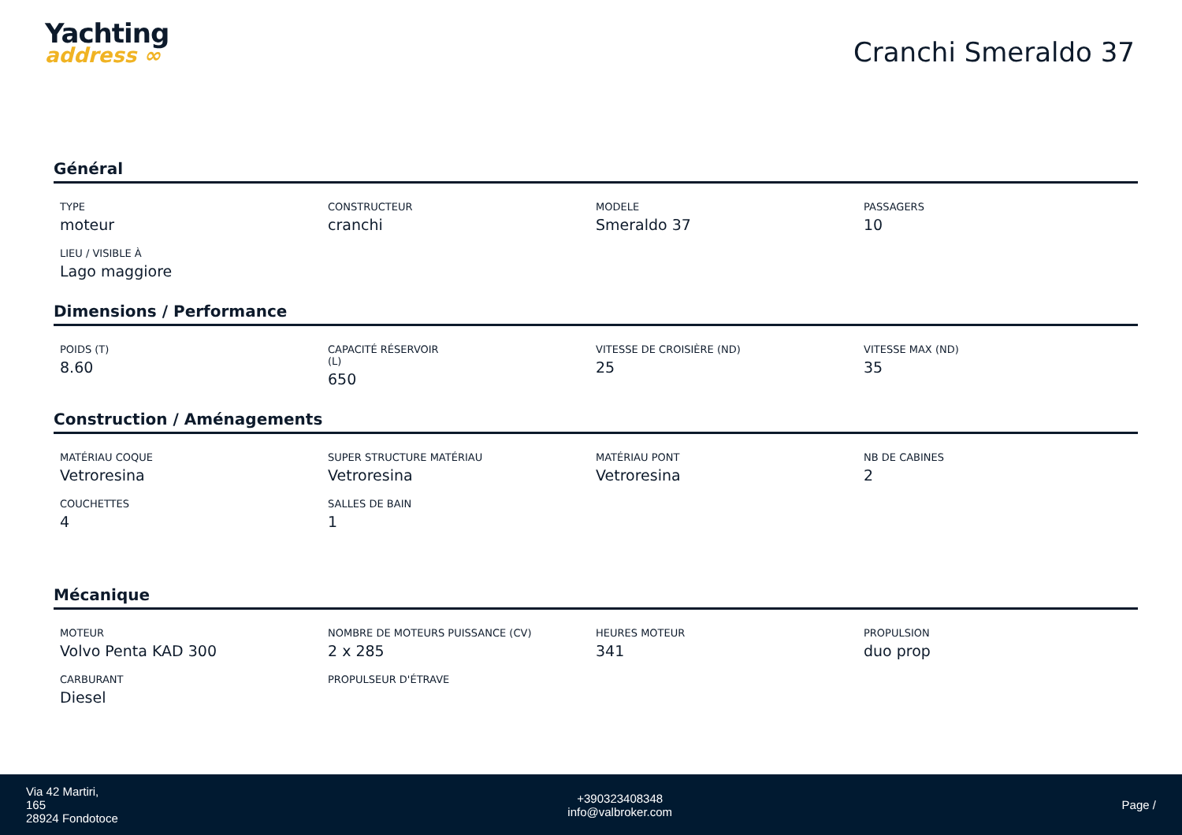Yachting
address ∞
Cranchi Smeraldo 37
Général
TYPE
moteur
CONSTRUCTEUR
cranchi
MODELE
Smeraldo 37
PASSAGERS
10
LIEU / VISIBLE À
Lago maggiore
Dimensions / Performance
POIDS (T)
8.60
CAPACITÉ RÉSERVOIR
(L)
650
VITESSE DE CROISIÈRE (ND)
25
VITESSE MAX (ND)
35
Construction / Aménagements
MATÉRIAU COQUE
Vetroresina
SUPER STRUCTURE MATÉRIAU
Vetroresina
MATÉRIAU PONT
Vetroresina
NB DE CABINES
2
COUCHETTES
4
SALLES DE BAIN
1
Mécanique
MOTEUR
Volvo Penta KAD 300
NOMBRE DE MOTEURS PUISSANCE (CV)
2 x 285
HEURES MOTEUR
341
PROPULSION
duo prop
CARBURANT
Diesel
PROPULSEUR D'ÉTRAVE
Via 42 Martiri,
165
28924 Fondotoce
+390323408348
info@valbroker.com
Page /